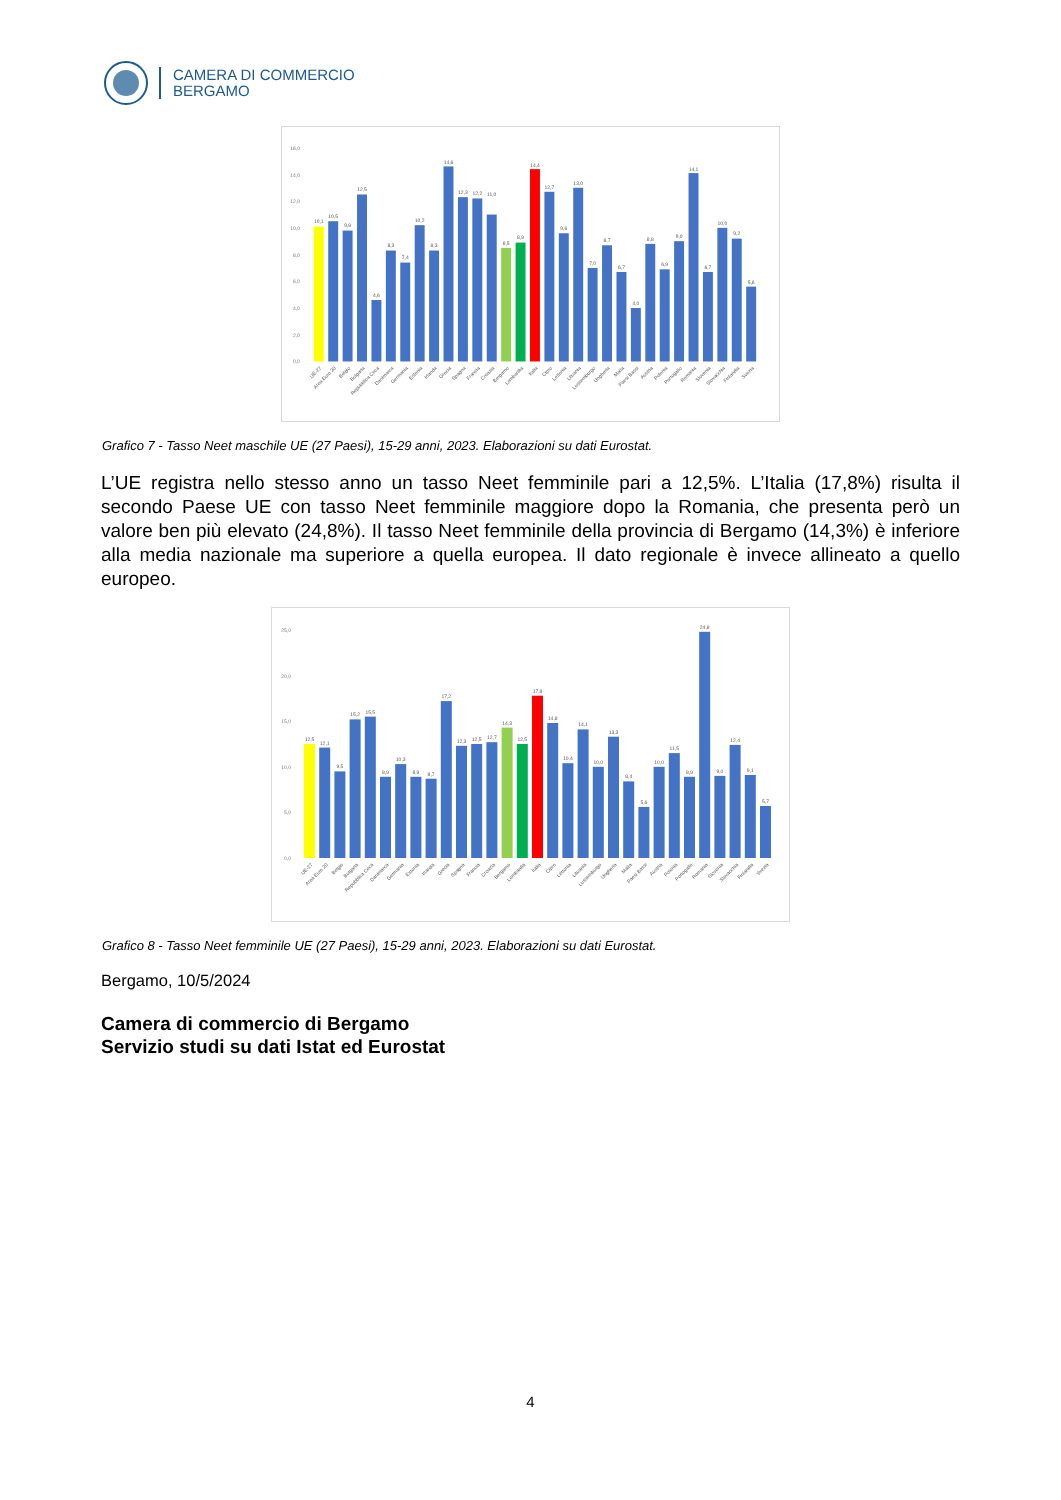CAMERA DI COMMERCIO
BERGAMO
0,0
2,0
4,0
6,0
8,0
10,0
12,0
14,0
16,0
10,1
10,5
9,8
12,5
4,6
8,3
7,4
10,2
8,3
14,6
12,3
12,2
11,0
8,5
8,9
14,4
12,7
9,6
13,0
7,0
8,7
6,7
4,0
8,8
6,9
9,0
14,1
6,7
10,0
9,2
5,6
UE-27
Area Euro 20
Belgio
Bulgaria
Repubblica Ceca
Danimarca
Germania
Estonia
Irlanda
Grecia
Spagna
Francia
Croazia
Bergamo
Lombardia
Italia
Cipro
Lettonia
Lituania
Lussemburgo
Ungheria
Malta
Paesi Bassi
Austria
Polonia
Portogallo
Romania
Slovenia
Slovacchia
Finlandia
Svezia
Grafico 7 - Tasso Neet maschile UE (27 Paesi), 15-29 anni, 2023. Elaborazioni su dati Eurostat.
L’UE registra nello stesso anno un tasso Neet femminile pari a 12,5%. L’Italia (17,8%) risulta il secondo Paese UE con tasso Neet femminile maggiore dopo la Romania, che presenta però un valore ben più elevato (24,8%). Il tasso Neet femminile della provincia di Bergamo (14,3%) è inferiore alla media nazionale ma superiore a quella europea. Il dato regionale è invece allineato a quello europeo.
0,0
5,0
10,0
15,0
20,0
25,0
12,5
12,1
9,5
15,2
15,5
8,9
10,3
8,9
8,7
17,2
12,3
12,5
12,7
14,3
12,5
17,8
14,8
10,4
14,1
10,0
13,3
8,4
5,6
10,0
11,5
8,9
24,8
9,0
12,4
9,1
5,7
UE-27
Area Euro 20
Belgio
Bulgaria
Repubblica Ceca
Danimarca
Germania
Estonia
Irlanda
Grecia
Spagna
Francia
Croazia
Bergamo
Lombardia
Italia
Cipro
Lettonia
Lituania
Lussemburgo
Ungheria
Malta
Paesi Bassi
Austria
Polonia
Portogallo
Romania
Slovenia
Slovacchia
Finlandia
Svezia
Grafico 8 - Tasso Neet femminile UE (27 Paesi), 15-29 anni, 2023. Elaborazioni su dati Eurostat.
Bergamo, 10/5/2024
Camera di commercio di Bergamo
Servizio studi su dati Istat ed Eurostat
4